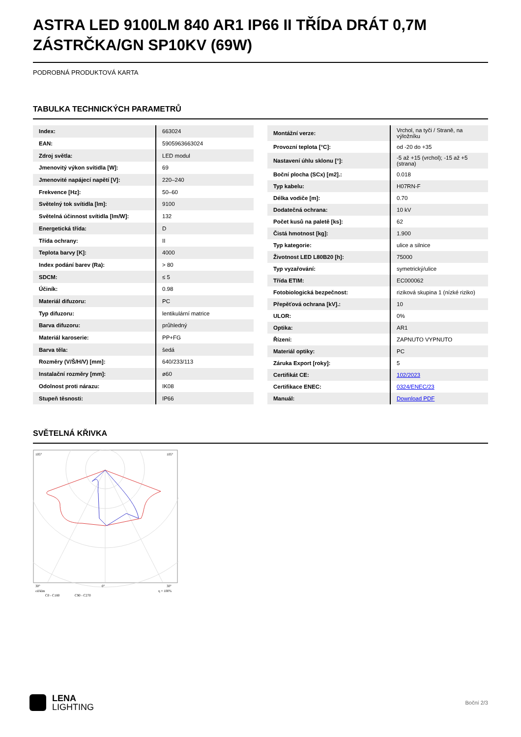ASTRA LED 9100LM 840 AR1 IP66 II TŘÍDA DRÁT 0,7M ZÁSTRČKA/GN SP10KV (69W)
PODROBNÁ PRODUKTOVÁ KARTA
TABULKA TECHNICKÝCH PARAMETRŮ
| Index: | 663024 |
| EAN: | 5905963663024 |
| Zdroj světla: | LED modul |
| Jmenovitý výkon svítidla [W]: | 69 |
| Jmenovité napájecí napětí [V]: | 220–240 |
| Frekvence [Hz]: | 50–60 |
| Světelný tok svítidla [lm]: | 9100 |
| Světelná účinnost svítidla [lm/W]: | 132 |
| Energetická třída: | D |
| Třída ochrany: | II |
| Teplota barvy [K]: | 4000 |
| Index podání barev (Ra): | > 80 |
| SDCM: | ≤ 5 |
| Účiník: | 0.98 |
| Materiál difuzoru: | PC |
| Typ difuzoru: | lentikulární matrice |
| Barva difuzoru: | průhledný |
| Materiál karoserie: | PP+FG |
| Barva těla: | šedá |
| Rozměry (V/Š/H/V) [mm]: | 640/233/113 |
| Instalační rozměry [mm]: | ø60 |
| Odolnost proti nárazu: | IK08 |
| Stupeň těsnosti: | IP66 |
| Montážní verze: | Vrchol, na tyči / Straně, na výložníku |
| Provozní teplota [°C]: | od -20 do +35 |
| Nastavení úhlu sklonu [°]: | -5 až +15 (vrchol); -15 až +5 (strana) |
| Boční plocha (SCx) [m2].: | 0.018 |
| Typ kabelu: | H07RN-F |
| Délka vodiče [m]: | 0.70 |
| Dodatečná ochrana: | 10 kV |
| Počet kusů na paletě [ks]: | 62 |
| Čistá hmotnost [kg]: | 1.900 |
| Typ kategorie: | ulice a silnice |
| Životnost LED L80B20 [h]: | 75000 |
| Typ vyzařování: | symetrický/ulice |
| Třída ETIM: | EC000062 |
| Fotobiologická bezpečnost: | riziková skupina 1 (nízké riziko) |
| Přepěťová ochrana [kV].: | 10 |
| ULOR: | 0% |
| Optika: | AR1 |
| Řízení: | ZAPNUTO VYPNUTO |
| Materiál optiky: | PC |
| Záruka Export [roky]: | 5 |
| Certifikát CE: | 102/2023 |
| Certifikace ENEC: | 0324/ENEC/23 |
| Manuál: | Download PDF |
SVĚTELNÁ KŘIVKA
105°
105°
30°
0°
30°
cd/klm
η = 100%
C0 - C180
C90 - C270
LENA
LIGHTING
Boční 2/3